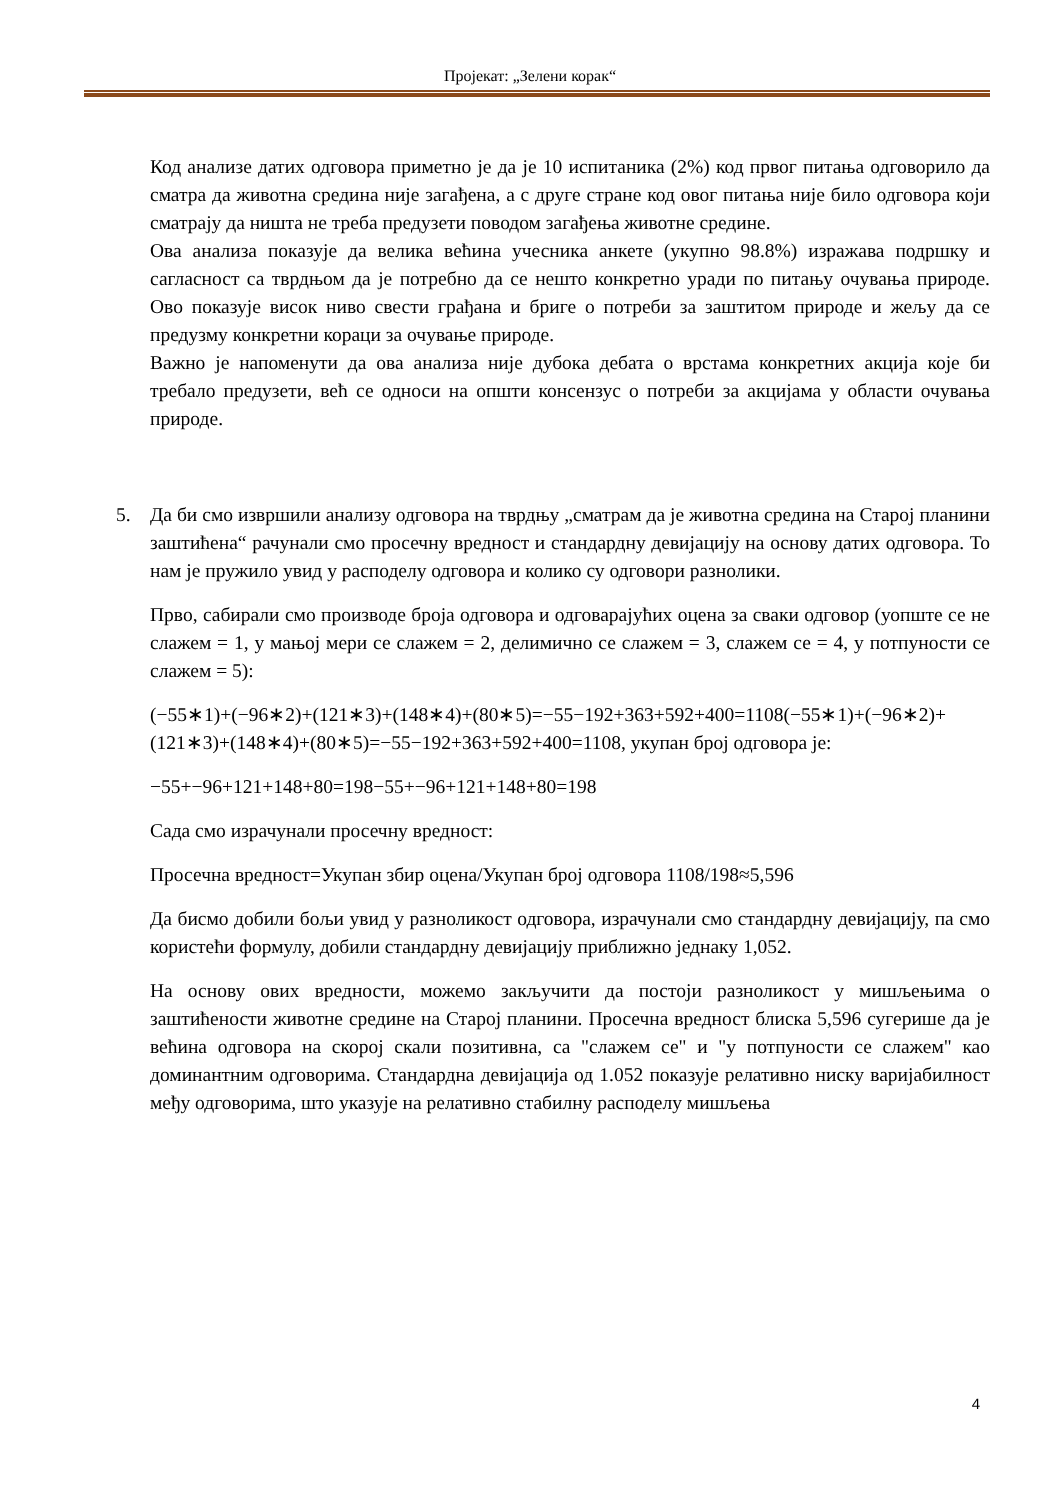Пројекат: „Зелени корак“
Код анализе датих одговора приметно је да је 10 испитаника (2%) код првог питања одговорило да сматра да животна средина није загађена, а с друге стране код овог питања није било одговора који сматрају да ништа не треба предузети поводом загађења животне средине.
Ова анализа показује да велика већина учесника анкете (укупно 98.8%) изражава подршку и сагласност са тврдњом да је потребно да се нешто конкретно уради по питању очувања природе. Ово показује висок ниво свести грађана и бриге о потреби за заштитом природе и жељу да се предузму конкретни кораци за очување природе.
Важно је напоменути да ова анализа није дубока дебата о врстама конкретних акција које би требало предузети, већ се односи на општи консензус о потреби за акцијама у области очувања природе.
5. Да би смо извршили анализу одговора на тврдњу „сматрам да је животна средина на Старој планини заштићена“ рачунали смо просечну вредност и стандардну девијацију на основу датих одговора. То нам је пружило увид у расподелу одговора и колико су одговори разнолики.
Прво, сабирали смо производе броја одговора и одговарајућих оцена за сваки одговор (уопште се не слажем = 1, у мањој мери се слажем = 2, делимично се слажем = 3, слажем се = 4, у потпуности се слажем = 5):
(−55∗1)+(−96∗2)+(121∗3)+(148∗4)+(80∗5)=−55−192+363+592+400=1108(−55∗1)+(−96∗2)+(121∗3)+(148∗4)+(80∗5)=−55−192+363+592+400=1108, укупан број одговора је:
−55+−96+121+148+80=198−55+−96+121+148+80=198
Сада смо израчунали просечну вредност:
Просечна вредност=Укупан збир оцена/Укупан број одговора 1108/198≈5,596
Да бисмо добили бољи увид у разноликост одговора, израчунали смо стандардну девијацију, па смо користећи формулу, добили стандардну девијацију приближно једнаку 1,052.
На основу ових вредности, можемо закључити да постоји разноликост у мишљењима о заштићености животне средине на Старој планини. Просечна вредност блиска 5,596 сугерише да је већина одговора на скорој скали позитивна, са "слажем се" и "у потпуности се слажем" као доминантним одговорима. Стандардна девијација од 1.052 показује релативно ниску варијабилност међу одговорима, што указује на релативно стабилну расподелу мишљења
4